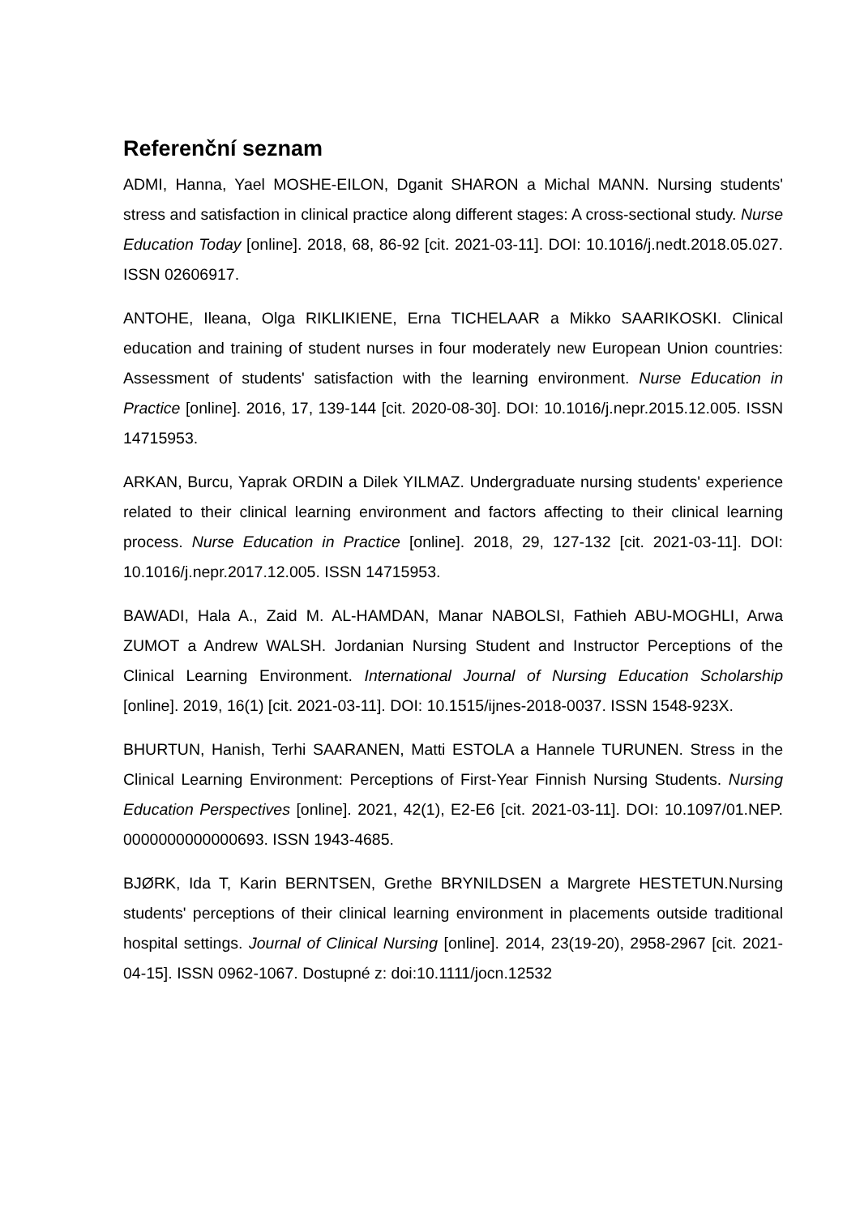Referenční seznam
ADMI, Hanna, Yael MOSHE-EILON, Dganit SHARON a Michal MANN. Nursing students' stress and satisfaction in clinical practice along different stages: A cross-sectional study. Nurse Education Today [online]. 2018, 68, 86-92 [cit. 2021-03-11]. DOI: 10.1016/j.nedt.2018.05.027. ISSN 02606917.
ANTOHE, Ileana, Olga RIKLIKIENE, Erna TICHELAAR a Mikko SAARIKOSKI. Clinical education and training of student nurses in four moderately new European Union countries: Assessment of students' satisfaction with the learning environment. Nurse Education in Practice [online]. 2016, 17, 139-144 [cit. 2020-08-30]. DOI: 10.1016/j.nepr.2015.12.005. ISSN 14715953.
ARKAN, Burcu, Yaprak ORDIN a Dilek YILMAZ. Undergraduate nursing students' experience related to their clinical learning environment and factors affecting to their clinical learning process. Nurse Education in Practice [online]. 2018, 29, 127-132 [cit. 2021-03-11]. DOI: 10.1016/j.nepr.2017.12.005. ISSN 14715953.
BAWADI, Hala A., Zaid M. AL-HAMDAN, Manar NABOLSI, Fathieh ABU-MOGHLI, Arwa ZUMOT a Andrew WALSH. Jordanian Nursing Student and Instructor Perceptions of the Clinical Learning Environment. International Journal of Nursing Education Scholarship [online]. 2019, 16(1) [cit. 2021-03-11]. DOI: 10.1515/ijnes-2018-0037. ISSN 1548-923X.
BHURTUN, Hanish, Terhi SAARANEN, Matti ESTOLA a Hannele TURUNEN. Stress in the Clinical Learning Environment: Perceptions of First-Year Finnish Nursing Students. Nursing Education Perspectives [online]. 2021, 42(1), E2-E6 [cit. 2021-03-11]. DOI: 10.1097/01.NEP. 0000000000000693. ISSN 1943-4685.
BJØRK, Ida T, Karin BERNTSEN, Grethe BRYNILDSEN a Margrete HESTETUN.Nursing students' perceptions of their clinical learning environment in placements outside traditional hospital settings. Journal of Clinical Nursing [online]. 2014, 23(19-20), 2958-2967 [cit. 2021-04-15]. ISSN 0962-1067. Dostupné z: doi:10.1111/jocn.12532